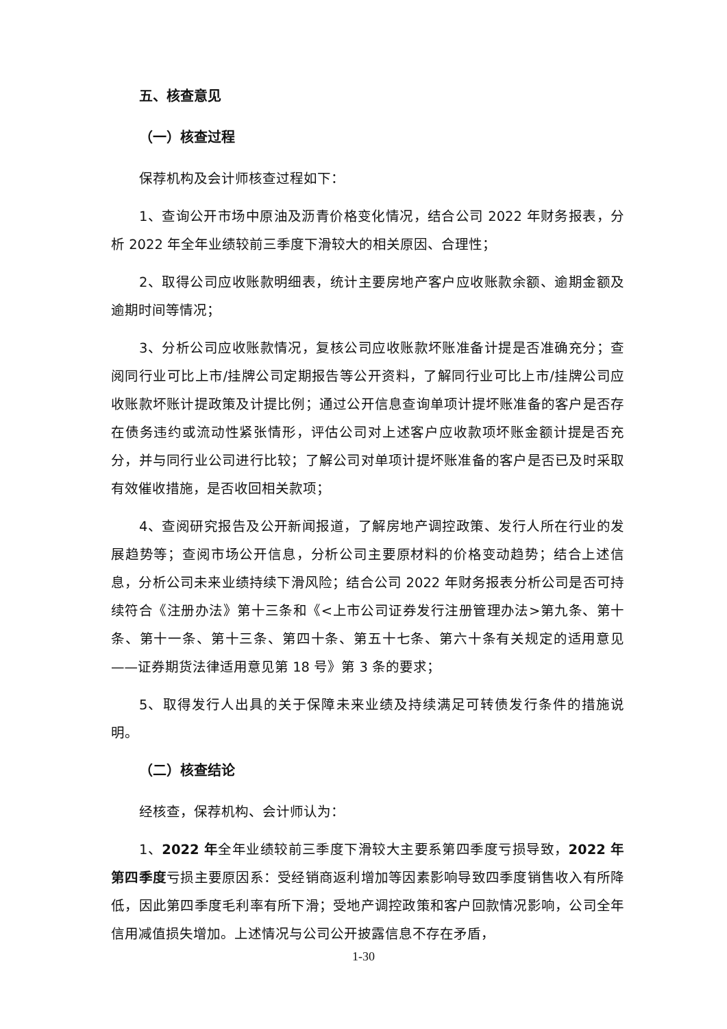五、核查意见
（一）核查过程
保荐机构及会计师核查过程如下：
1、查询公开市场中原油及沥青价格变化情况，结合公司 2022 年财务报表，分析 2022 年全年业绩较前三季度下滑较大的相关原因、合理性；
2、取得公司应收账款明细表，统计主要房地产客户应收账款余额、逾期金额及逾期时间等情况；
3、分析公司应收账款情况，复核公司应收账款坏账准备计提是否准确充分；查阅同行业可比上市/挂牌公司定期报告等公开资料，了解同行业可比上市/挂牌公司应收账款坏账计提政策及计提比例；通过公开信息查询单项计提坏账准备的客户是否存在债务违约或流动性紧张情形，评估公司对上述客户应收款项坏账金额计提是否充分，并与同行业公司进行比较；了解公司对单项计提坏账准备的客户是否已及时采取有效催收措施，是否收回相关款项；
4、查阅研究报告及公开新闻报道，了解房地产调控政策、发行人所在行业的发展趋势等；查阅市场公开信息，分析公司主要原材料的价格变动趋势；结合上述信息，分析公司未来业绩持续下滑风险；结合公司 2022 年财务报表分析公司是否可持续符合《注册办法》第十三条和《<上市公司证券发行注册管理办法>第九条、第十条、第十一条、第十三条、第四十条、第五十七条、第六十条有关规定的适用意见——证券期货法律适用意见第 18 号》第 3 条的要求；
5、取得发行人出具的关于保障未来业绩及持续满足可转债发行条件的措施说明。
（二）核查结论
经核查，保荐机构、会计师认为：
1、2022 年全年业绩较前三季度下滑较大主要系第四季度亏损导致，2022 年第四季度亏损主要原因系：受经销商返利增加等因素影响导致四季度销售收入有所降低，因此第四季度毛利率有所下滑；受地产调控政策和客户回款情况影响，公司全年信用减值损失增加。上述情况与公司公开披露信息不存在矛盾，
1-30